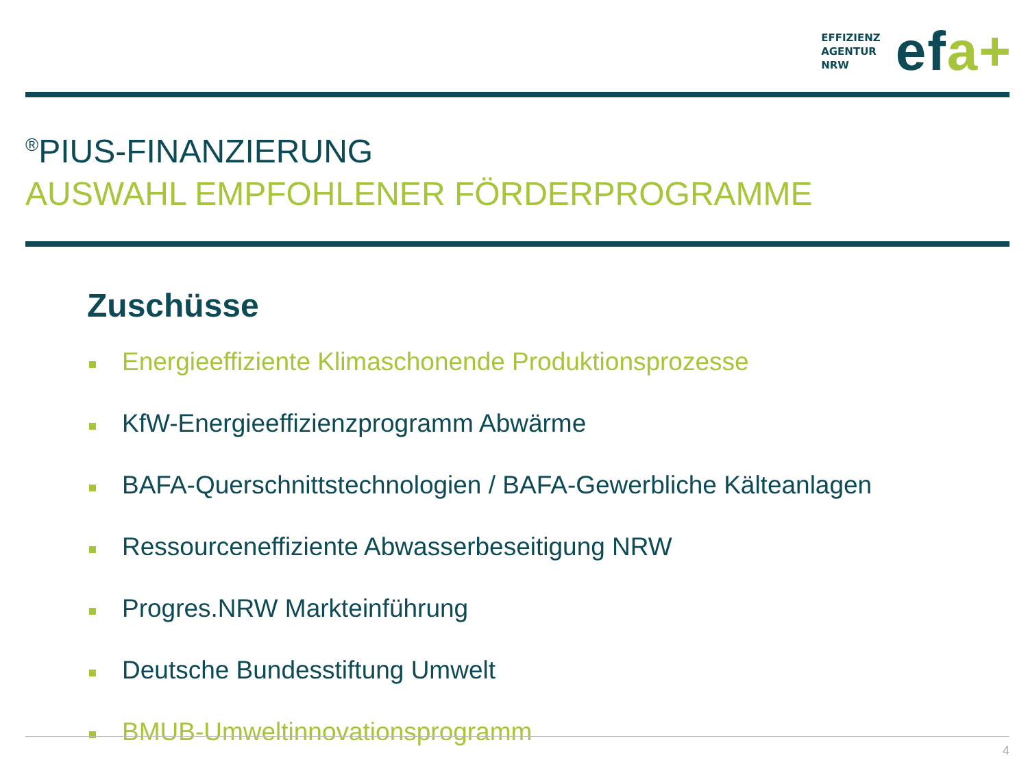EFFIZIENZ
AGENTUR
NRW
efa+
<sup>®</sup>PIUS-FINANZIERUNG
AUSWAHL EMPFOHLENER FÖRDERPROGRAMME
Zuschüsse
Energieeffiziente Klimaschonende Produktionsprozesse
KfW-Energieeffizienzprogramm Abwärme
BAFA-Querschnittstechnologien / BAFA-Gewerbliche Kälteanlagen
Ressourceneffiziente Abwasserbeseitigung NRW
Progres.NRW Markteinführung
Deutsche Bundesstiftung Umwelt
BMUB-Umweltinnovationsprogramm
4